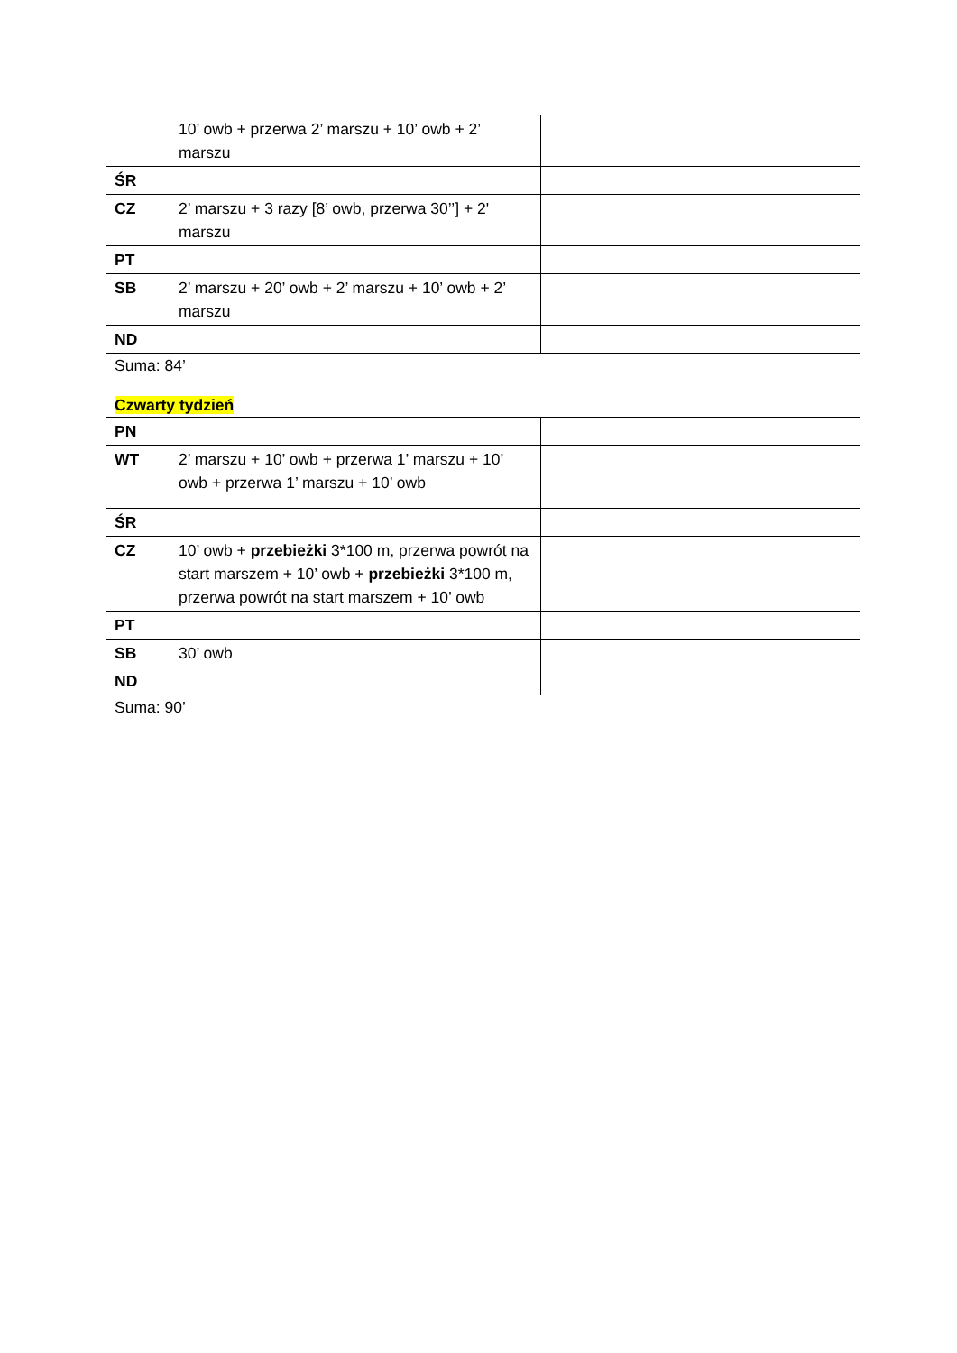| | 10’ owb + przerwa 2’ marszu + 10’ owb + 2’ marszu | |
| ŚR | | |
| CZ | 2’ marszu + 3 razy [8’ owb, przerwa 30’’] + 2' marszu | |
| PT | | |
| SB | 2’ marszu + 20’ owb + 2’ marszu + 10’ owb + 2’ marszu | |
| ND | | |
Suma: 84’
Czwarty tydzień
| PN | | |
| WT | 2’ marszu + 10’ owb + przerwa 1’ marszu + 10’ owb + przerwa 1’ marszu + 10’ owb | |
| ŚR | | |
| CZ | 10’ owb + przebieżki 3*100 m, przerwa powrót na start marszem + 10’ owb + przebieżki 3*100 m, przerwa powrót na start marszem + 10’ owb | |
| PT | | |
| SB | 30’ owb | |
| ND | | |
Suma: 90’